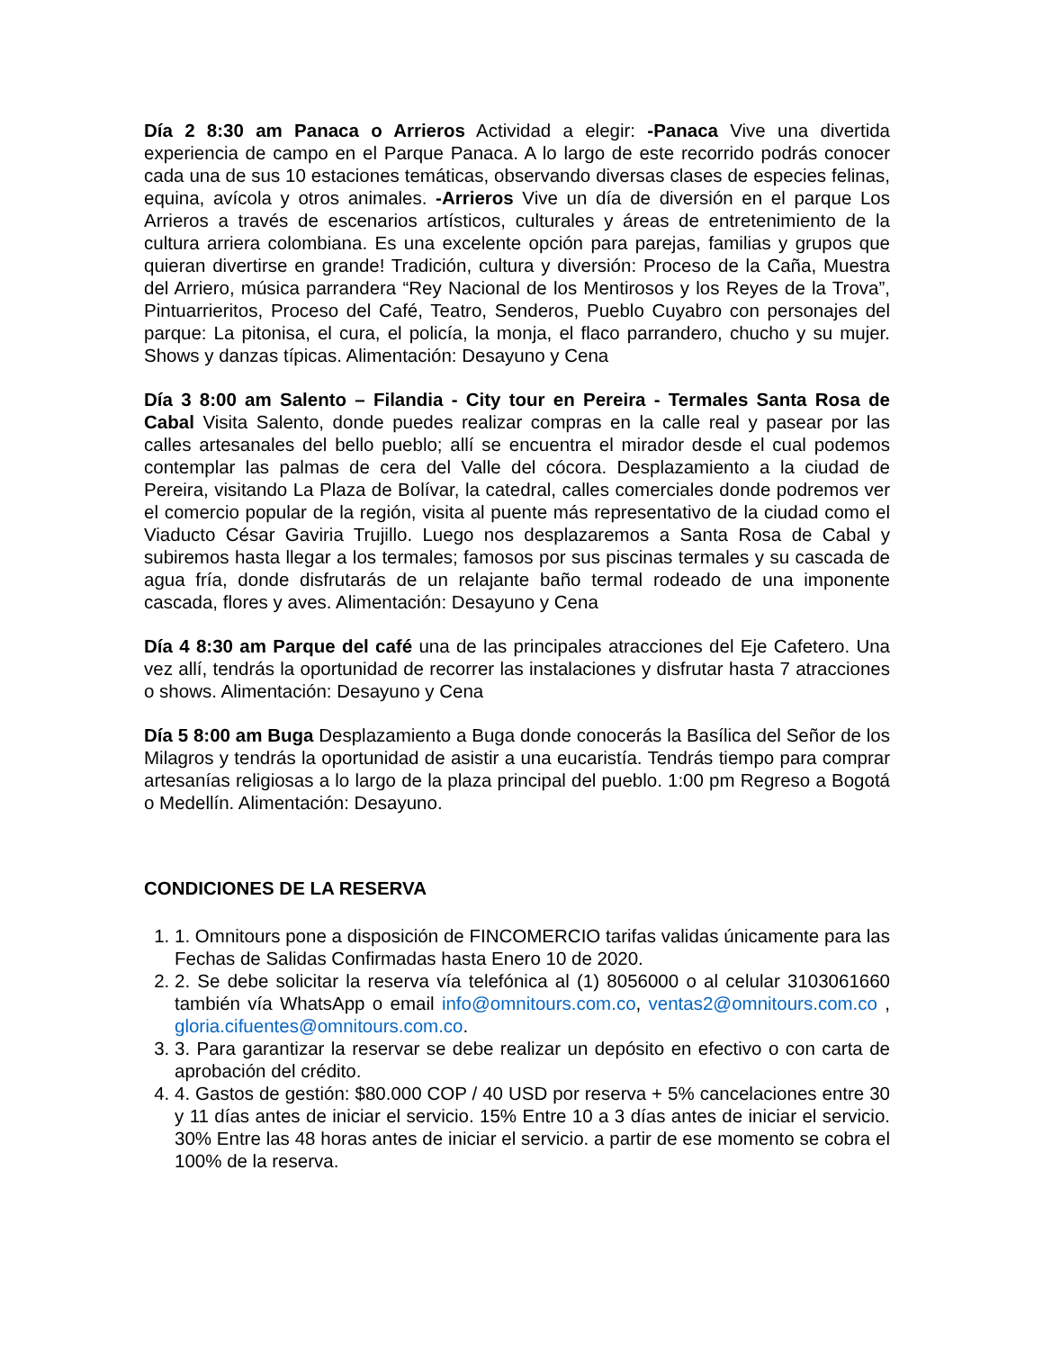Día 2 8:30 am Panaca o Arrieros Actividad a elegir: -Panaca Vive una divertida experiencia de campo en el Parque Panaca. A lo largo de este recorrido podrás conocer cada una de sus 10 estaciones temáticas, observando diversas clases de especies felinas, equina, avícola y otros animales. -Arrieros Vive un día de diversión en el parque Los Arrieros a través de escenarios artísticos, culturales y áreas de entretenimiento de la cultura arriera colombiana. Es una excelente opción para parejas, familias y grupos que quieran divertirse en grande! Tradición, cultura y diversión: Proceso de la Caña, Muestra del Arriero, música parrandera “Rey Nacional de los Mentirosos y los Reyes de la Trova”, Pintuarrieritos, Proceso del Café, Teatro, Senderos, Pueblo Cuyabro con personajes del parque: La pitonisa, el cura, el policía, la monja, el flaco parrandero, chucho y su mujer. Shows y danzas típicas. Alimentación: Desayuno y Cena
Día 3 8:00 am Salento – Filandia - City tour en Pereira - Termales Santa Rosa de Cabal Visita Salento, donde puedes realizar compras en la calle real y pasear por las calles artesanales del bello pueblo; allí se encuentra el mirador desde el cual podemos contemplar las palmas de cera del Valle del cócora. Desplazamiento a la ciudad de Pereira, visitando La Plaza de Bolívar, la catedral, calles comerciales donde podremos ver el comercio popular de la región, visita al puente más representativo de la ciudad como el Viaducto César Gaviria Trujillo. Luego nos desplazaremos a Santa Rosa de Cabal y subiremos hasta llegar a los termales; famosos por sus piscinas termales y su cascada de agua fría, donde disfrutarás de un relajante baño termal rodeado de una imponente cascada, flores y aves. Alimentación: Desayuno y Cena
Día 4 8:30 am Parque del café una de las principales atracciones del Eje Cafetero. Una vez allí, tendrás la oportunidad de recorrer las instalaciones y disfrutar hasta 7 atracciones o shows. Alimentación: Desayuno y Cena
Día 5 8:00 am Buga Desplazamiento a Buga donde conocerás la Basílica del Señor de los Milagros y tendrás la oportunidad de asistir a una eucaristía. Tendrás tiempo para comprar artesanías religiosas a lo largo de la plaza principal del pueblo. 1:00 pm Regreso a Bogotá o Medellín. Alimentación: Desayuno.
CONDICIONES DE LA RESERVA
1. 1. Omnitours pone a disposición de FINCOMERCIO tarifas validas únicamente para las Fechas de Salidas Confirmadas hasta Enero 10 de 2020.
2. 2. Se debe solicitar la reserva vía telefónica al (1) 8056000 o al celular 3103061660 también vía WhatsApp o email info@omnitours.com.co, ventas2@omnitours.com.co , gloria.cifuentes@omnitours.com.co.
3. 3. Para garantizar la reservar se debe realizar un depósito en efectivo o con carta de aprobación del crédito.
4. 4. Gastos de gestión: $80.000 COP / 40 USD por reserva + 5% cancelaciones entre 30 y 11 días antes de iniciar el servicio. 15% Entre 10 a 3 días antes de iniciar el servicio. 30% Entre las 48 horas antes de iniciar el servicio. a partir de ese momento se cobra el 100% de la reserva.